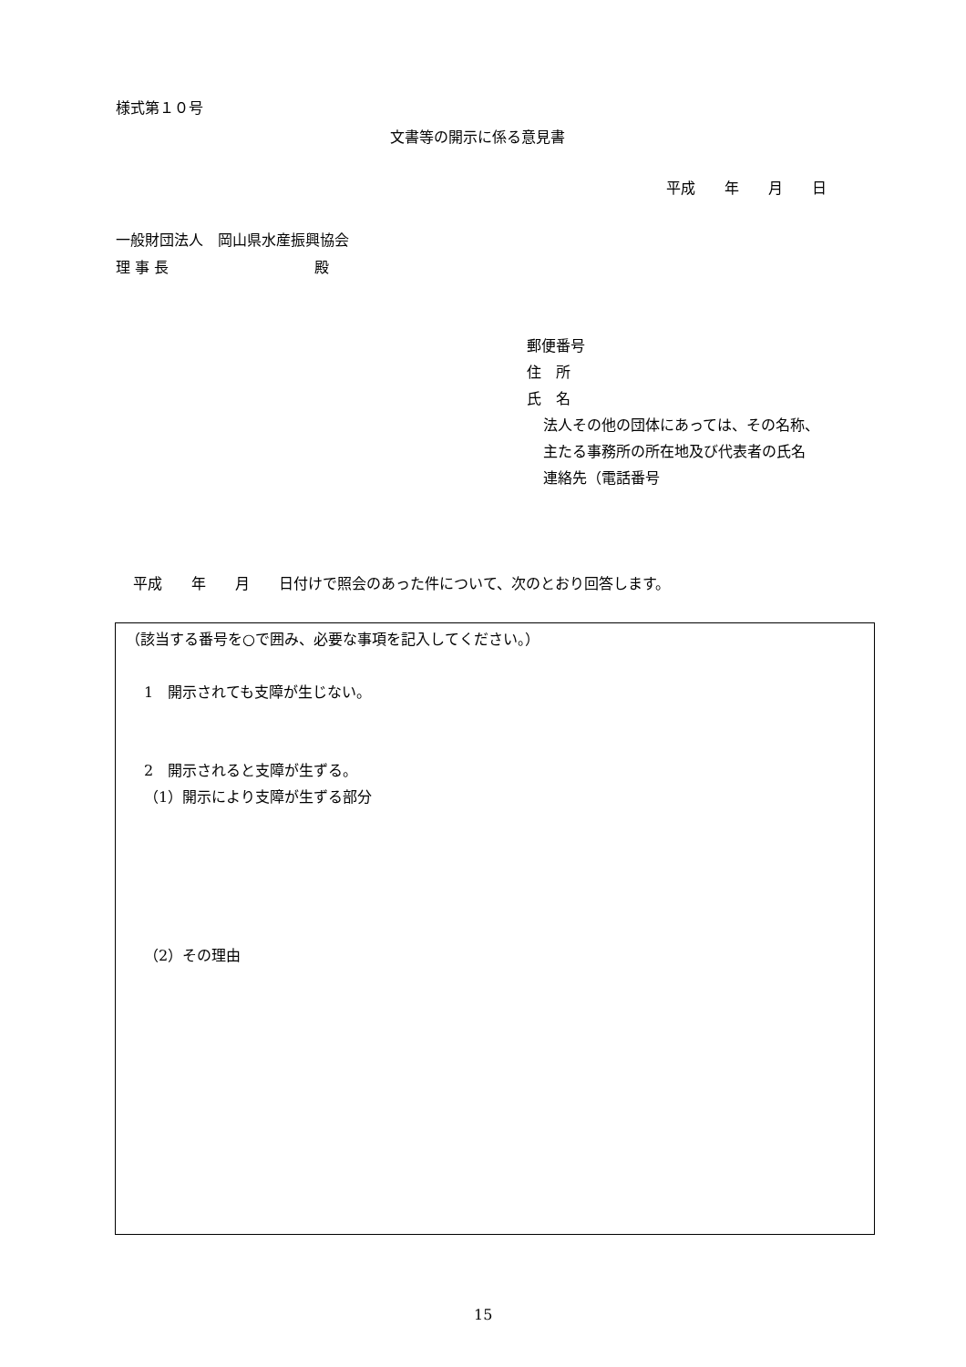様式第１０号
文書等の開示に係る意見書
平成　　年　　月　　日
一般財団法人　岡山県水産振興協会
理 事 長　　　　　　　　　　殿
郵便番号
住　所
氏　名
法人その他の団体にあっては、その名称、
主たる事務所の所在地及び代表者の氏名
連絡先（電話番号
平成　　年　　月　　日付けで照会のあった件について、次のとおり回答します。
（該当する番号を○で囲み、必要な事項を記入してください。）
1　開示されても支障が生じない。
2　開示されると支障が生ずる。
（1）開示により支障が生ずる部分
（2）その理由
15